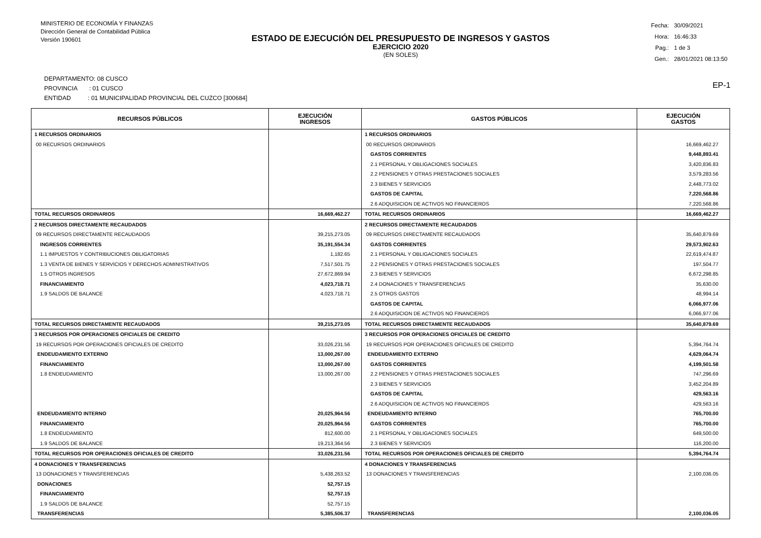MINISTERIO DE ECONOMÍA Y FINANZAS
Dirección General de Contabilidad Pública
Versión 190601
ESTADO DE EJECUCIÓN DEL PRESUPUESTO DE INGRESOS Y GASTOS
EJERCICIO 2020
(EN SOLES)
| Fecha: | 30/09/2021 |
| Hora: | 16:46:33 |
| Pag.: | 1 de 3 |
| Gen.: | 28/01/2021 08:13:50 |
DEPARTAMENTO: 08 CUSCO
PROVINCIA : 01 CUSCO
ENTIDAD : 01 MUNICIPALIDAD PROVINCIAL DEL CUZCO [300684]
EP-1
| RECURSOS PÚBLICOS | EJECUCIÓN INGRESOS | GASTOS PÚBLICOS | EJECUCIÓN GASTOS |
| --- | --- | --- | --- |
| 1 RECURSOS ORDINARIOS | | 1 RECURSOS ORDINARIOS | |
| 00 RECURSOS ORDINARIOS | | 00 RECURSOS ORDINARIOS | 16,669,462.27 |
| | | GASTOS CORRIENTES | 9,448,893.41 |
| | | 2.1 PERSONAL Y OBLIGACIONES SOCIALES | 3,420,836.83 |
| | | 2.2 PENSIONES Y OTRAS PRESTACIONES SOCIALES | 3,579,283.56 |
| | | 2.3 BIENES Y SERVICIOS | 2,448,773.02 |
| | | GASTOS DE CAPITAL | 7,220,568.86 |
| | | 2.6 ADQUISICION DE ACTIVOS NO FINANCIEROS | 7,220,568.86 |
| TOTAL RECURSOS ORDINARIOS | 16,669,462.27 | TOTAL RECURSOS ORDINARIOS | 16,669,462.27 |
| 2 RECURSOS DIRECTAMENTE RECAUDADOS | | 2 RECURSOS DIRECTAMENTE RECAUDADOS | |
| 09 RECURSOS DIRECTAMENTE RECAUDADOS | 39,215,273.05 | 09 RECURSOS DIRECTAMENTE RECAUDADOS | 35,640,879.69 |
| INGRESOS CORRIENTES | 35,191,554.34 | GASTOS CORRIENTES | 29,573,902.63 |
| 1.1 IMPUESTOS Y CONTRIBUCIONES OBLIGATORIAS | 1,182.65 | 2.1 PERSONAL Y OBLIGACIONES SOCIALES | 22,619,474.87 |
| 1.3 VENTA DE BIENES Y SERVICIOS Y DERECHOS ADMINISTRATIVOS | 7,517,501.75 | 2.2 PENSIONES Y OTRAS PRESTACIONES SOCIALES | 197,504.77 |
| 1.5 OTROS INGRESOS | 27,672,869.94 | 2.3 BIENES Y SERVICIOS | 6,672,298.85 |
| FINANCIAMIENTO | 4,023,718.71 | 2.4 DONACIONES Y TRANSFERENCIAS | 35,630.00 |
| 1.9 SALDOS DE BALANCE | 4,023,718.71 | 2.5 OTROS GASTOS | 48,994.14 |
| | | GASTOS DE CAPITAL | 6,066,977.06 |
| | | 2.6 ADQUISICION DE ACTIVOS NO FINANCIEROS | 6,066,977.06 |
| TOTAL RECURSOS DIRECTAMENTE RECAUDADOS | 39,215,273.05 | TOTAL RECURSOS DIRECTAMENTE RECAUDADOS | 35,640,879.69 |
| 3 RECURSOS POR OPERACIONES OFICIALES DE CREDITO | | 3 RECURSOS POR OPERACIONES OFICIALES DE CREDITO | |
| 19 RECURSOS POR OPERACIONES OFICIALES DE CREDITO | 33,026,231.56 | 19 RECURSOS POR OPERACIONES OFICIALES DE CREDITO | 5,394,764.74 |
| ENDEUDAMIENTO EXTERNO | 13,000,267.00 | ENDEUDAMIENTO EXTERNO | 4,629,064.74 |
| FINANCIAMIENTO | 13,000,267.00 | GASTOS CORRIENTES | 4,199,501.58 |
| 1.8 ENDEUDAMIENTO | 13,000,267.00 | 2.2 PENSIONES Y OTRAS PRESTACIONES SOCIALES | 747,296.69 |
| | | 2.3 BIENES Y SERVICIOS | 3,452,204.89 |
| | | GASTOS DE CAPITAL | 429,563.16 |
| | | 2.6 ADQUISICION DE ACTIVOS NO FINANCIEROS | 429,563.16 |
| ENDEUDAMIENTO INTERNO | 20,025,964.56 | ENDEUDAMIENTO INTERNO | 765,700.00 |
| FINANCIAMIENTO | 20,025,964.56 | GASTOS CORRIENTES | 765,700.00 |
| 1.8 ENDEUDAMIENTO | 812,600.00 | 2.1 PERSONAL Y OBLIGACIONES SOCIALES | 649,500.00 |
| 1.9 SALDOS DE BALANCE | 19,213,364.56 | 2.3 BIENES Y SERVICIOS | 116,200.00 |
| TOTAL RECURSOS POR OPERACIONES OFICIALES DE CREDITO | 33,026,231.56 | TOTAL RECURSOS POR OPERACIONES OFICIALES DE CREDITO | 5,394,764.74 |
| 4 DONACIONES Y TRANSFERENCIAS | | 4 DONACIONES Y TRANSFERENCIAS | |
| 13 DONACIONES Y TRANSFERENCIAS | 5,438,263.52 | 13 DONACIONES Y TRANSFERENCIAS | 2,100,036.05 |
| DONACIONES | 52,757.15 | | |
| FINANCIAMIENTO | 52,757.15 | | |
| 1.9 SALDOS DE BALANCE | 52,757.15 | | |
| TRANSFERENCIAS | 5,385,506.37 | TRANSFERENCIAS | 2,100,036.05 |